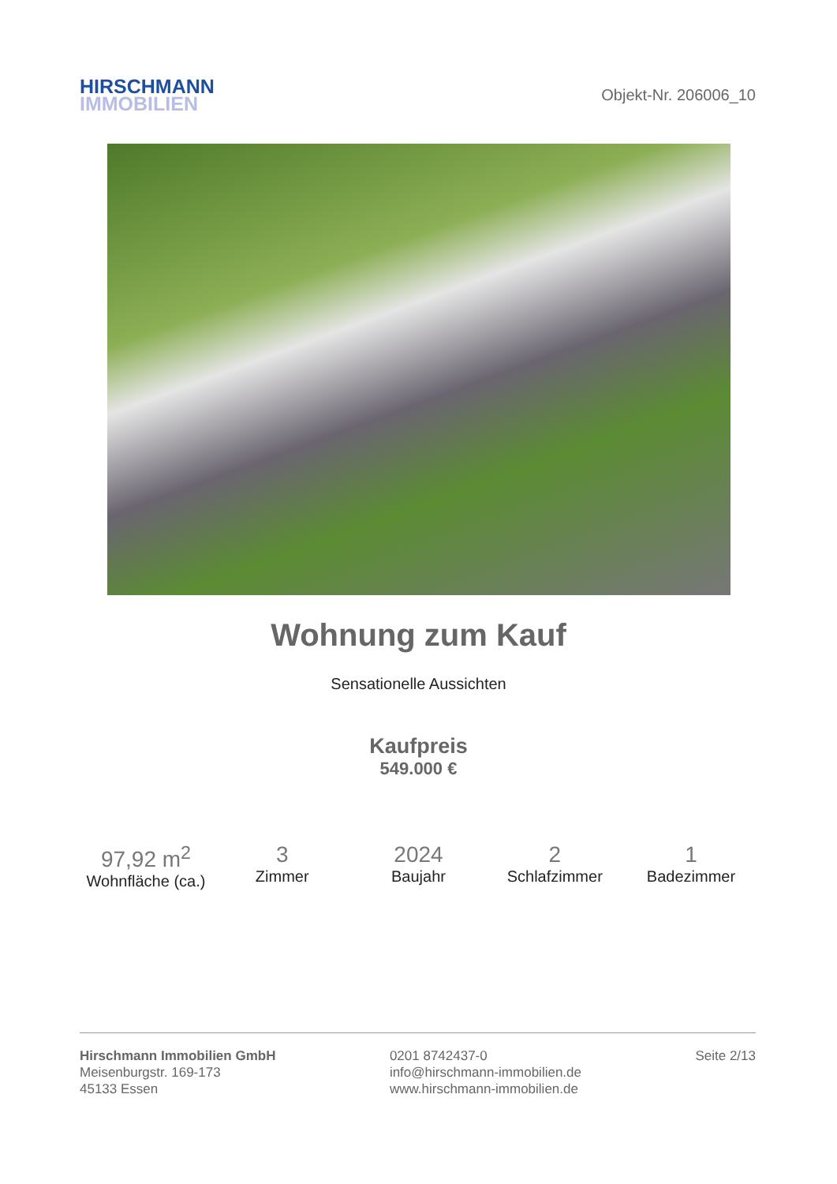HIRSCHMANN
IMMOBILIEN
Objekt-Nr. 206006_10
Wohnung zum Kauf
Sensationelle Aussichten
Kaufpreis
549.000 €
97,92 m<sup>2</sup>
Wohnfläche (ca.)
3
Zimmer
2024
Baujahr
2
Schlafzimmer
1
Badezimmer
Hirschmann Immobilien GmbH
Meisenburgstr. 169-173
45133 Essen
0201 8742437-0
info@hirschmann-immobilien.de
www.hirschmann-immobilien.de
Seite 2/13